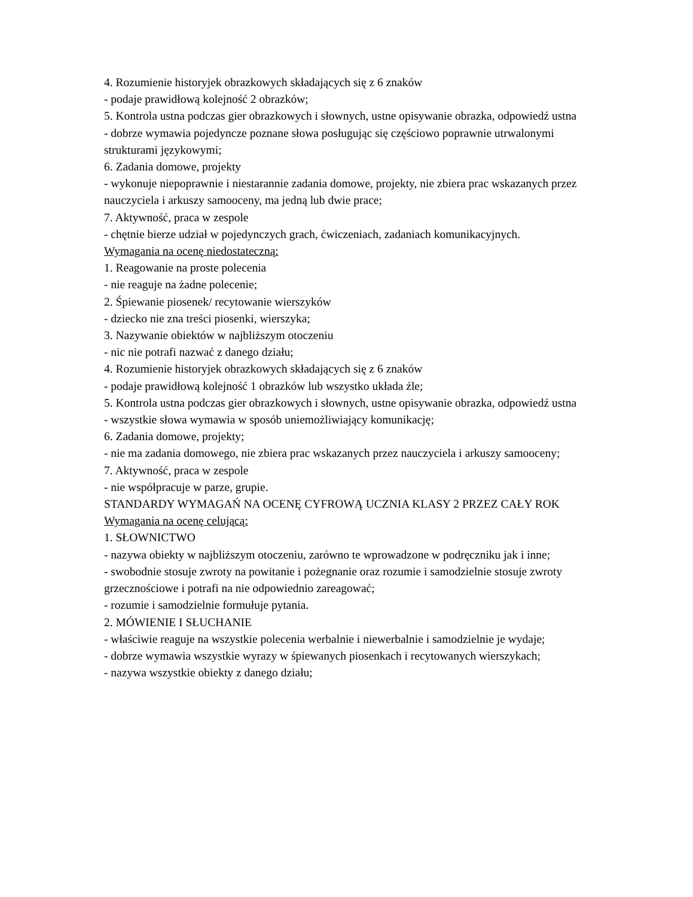4. Rozumienie historyjek obrazkowych składających się z 6 znaków
- podaje prawidłową kolejność 2 obrazków;
5. Kontrola ustna podczas gier obrazkowych i słownych, ustne opisywanie obrazka, odpowiedź ustna
- dobrze wymawia pojedyncze poznane słowa posługując się częściowo poprawnie utrwalonymi strukturami językowymi;
6. Zadania domowe, projekty
- wykonuje niepoprawnie i niestarannie zadania domowe, projekty, nie zbiera prac wskazanych przez nauczyciela i arkuszy samooceny, ma jedną lub dwie prace;
7. Aktywność, praca w zespole
- chętnie bierze udział w pojedynczych grach, ćwiczeniach, zadaniach komunikacyjnych.
Wymagania na ocenę niedostateczną:
1. Reagowanie na proste polecenia
- nie reaguje na żadne polecenie;
2. Śpiewanie piosenek/ recytowanie wierszyków
- dziecko nie zna treści piosenki, wierszyka;
3. Nazywanie obiektów w najbliższym otoczeniu
- nic nie potrafi nazwać z danego działu;
4. Rozumienie historyjek obrazkowych składających się z 6 znaków
- podaje prawidłową kolejność 1 obrazków lub wszystko układa źle;
5. Kontrola ustna podczas gier obrazkowych i słownych, ustne opisywanie obrazka, odpowiedź ustna
- wszystkie słowa wymawia w sposób uniemożliwiający komunikację;
6. Zadania domowe, projekty;
- nie ma zadania domowego, nie zbiera prac wskazanych przez nauczyciela i arkuszy samooceny;
7. Aktywność, praca w zespole
- nie współpracuje w parze, grupie.
STANDARDY WYMAGAŃ NA OCENĘ CYFROWĄ UCZNIA KLASY 2 PRZEZ CAŁY ROK
Wymagania na ocenę celującą:
1. SŁOWNICTWO
- nazywa obiekty w najbliższym otoczeniu, zarówno te wprowadzone w podręczniku jak i inne;
- swobodnie stosuje zwroty na powitanie i pożegnanie oraz rozumie i samodzielnie stosuje zwroty grzecznościowe i potrafi na nie odpowiednio zareagować;
- rozumie i samodzielnie formułuje pytania.
2. MÓWIENIE I SŁUCHANIE
- właściwie reaguje na wszystkie polecenia werbalnie i niewerbalnie i samodzielnie je wydaje;
- dobrze wymawia wszystkie wyrazy w śpiewanych piosenkach i recytowanych wierszykach;
- nazywa wszystkie obiekty z danego działu;